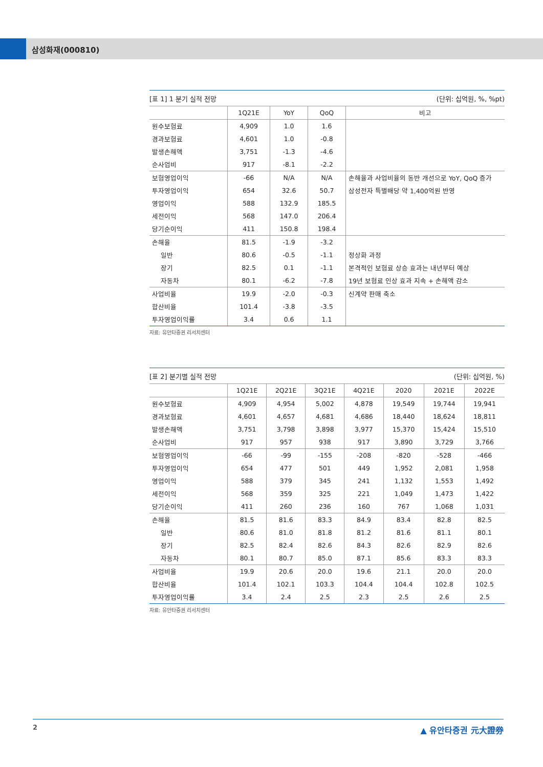삼성화재(000810)
[표 1] 1 분기 실적 전망 (단위: 십억원, %, %pt)
| | 1Q21E | YoY | QoQ | 비고 |
| --- | --- | --- | --- | --- |
| 원수보험료 | 4,909 | 1.0 | 1.6 | |
| 경과보험료 | 4,601 | 1.0 | -0.8 | |
| 발생손해액 | 3,751 | -1.3 | -4.6 | |
| 순사업비 | 917 | -8.1 | -2.2 | |
| 보험영업이익 | -66 | N/A | N/A | 손해율과 사업비율의 동반 개선으로 YoY, QoQ 증가 |
| 투자영업이익 | 654 | 32.6 | 50.7 | 삼성전자 특별배당 약 1,400억원 반영 |
| 영업이익 | 588 | 132.9 | 185.5 | |
| 세전이익 | 568 | 147.0 | 206.4 | |
| 당기순이익 | 411 | 150.8 | 198.4 | |
| 손해율 | 81.5 | -1.9 | -3.2 | |
| 일반 | 80.6 | -0.5 | -1.1 | 정상화 과정 |
| 장기 | 82.5 | 0.1 | -1.1 | 본격적인 보험료 상승 효과는 내년부터 예상 |
| 자동차 | 80.1 | -6.2 | -7.8 | 19년 보험료 인상 효과 지속 + 손해액 감소 |
| 사업비율 | 19.9 | -2.0 | -0.3 | 신계약 판매 축소 |
| 합산비율 | 101.4 | -3.8 | -3.5 | |
| 투자영업이익률 | 3.4 | 0.6 | 1.1 | |
자료: 유안타증권 리서치센터
[표 2] 분기별 실적 전망 (단위: 십억원, %)
| | 1Q21E | 2Q21E | 3Q21E | 4Q21E | 2020 | 2021E | 2022E |
| --- | --- | --- | --- | --- | --- | --- | --- |
| 원수보험료 | 4,909 | 4,954 | 5,002 | 4,878 | 19,549 | 19,744 | 19,941 |
| 경과보험료 | 4,601 | 4,657 | 4,681 | 4,686 | 18,440 | 18,624 | 18,811 |
| 발생손해액 | 3,751 | 3,798 | 3,898 | 3,977 | 15,370 | 15,424 | 15,510 |
| 순사업비 | 917 | 957 | 938 | 917 | 3,890 | 3,729 | 3,766 |
| 보험영업이익 | -66 | -99 | -155 | -208 | -820 | -528 | -466 |
| 투자영업이익 | 654 | 477 | 501 | 449 | 1,952 | 2,081 | 1,958 |
| 영업이익 | 588 | 379 | 345 | 241 | 1,132 | 1,553 | 1,492 |
| 세전이익 | 568 | 359 | 325 | 221 | 1,049 | 1,473 | 1,422 |
| 당기순이익 | 411 | 260 | 236 | 160 | 767 | 1,068 | 1,031 |
| 손해율 | 81.5 | 81.6 | 83.3 | 84.9 | 83.4 | 82.8 | 82.5 |
| 일반 | 80.6 | 81.0 | 81.8 | 81.2 | 81.6 | 81.1 | 80.1 |
| 장기 | 82.5 | 82.4 | 82.6 | 84.3 | 82.6 | 82.9 | 82.6 |
| 자동차 | 80.1 | 80.7 | 85.0 | 87.1 | 85.6 | 83.3 | 83.3 |
| 사업비율 | 19.9 | 20.6 | 20.0 | 19.6 | 21.1 | 20.0 | 20.0 |
| 합산비율 | 101.4 | 102.1 | 103.3 | 104.4 | 104.4 | 102.8 | 102.5 |
| 투자영업이익률 | 3.4 | 2.4 | 2.5 | 2.3 | 2.5 | 2.6 | 2.5 |
자료: 유안타증권 리서치센터
2 ▲ 유안타증권 元大證券